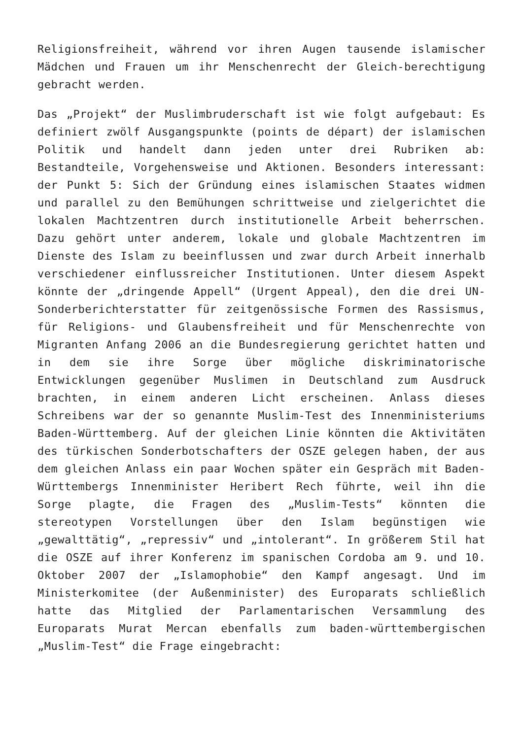Religionsfreiheit, während vor ihren Augen tausende islamischer Mädchen und Frauen um ihr Menschenrecht der Gleich-berechtigung gebracht werden.
Das „Projekt“ der Muslimbruderschaft ist wie folgt aufgebaut: Es definiert zwölf Ausgangspunkte (points de départ) der islamischen Politik und handelt dann jeden unter drei Rubriken ab: Bestandteile, Vorgehensweise und Aktionen. Besonders interessant: der Punkt 5: Sich der Gründung eines islamischen Staates widmen und parallel zu den Bemühungen schrittweise und zielgerichtet die lokalen Machtzentren durch institutionelle Arbeit beherrschen. Dazu gehört unter anderem, lokale und globale Machtzentren im Dienste des Islam zu beeinflussen und zwar durch Arbeit innerhalb verschiedener einflussreicher Institutionen. Unter diesem Aspekt könnte der „dringende Appell“ (Urgent Appeal), den die drei UN-Sonderberichterstatter für zeitgenössische Formen des Rassismus, für Religions- und Glaubensfreiheit und für Menschenrechte von Migranten Anfang 2006 an die Bundesregierung gerichtet hatten und in dem sie ihre Sorge über mögliche diskriminatorische Entwicklungen gegenüber Muslimen in Deutschland zum Ausdruck brachten, in einem anderen Licht erscheinen. Anlass dieses Schreibens war der so genannte Muslim-Test des Innenministeriums Baden-Württemberg. Auf der gleichen Linie könnten die Aktivitäten des türkischen Sonderbotschafters der OSZE gelegen haben, der aus dem gleichen Anlass ein paar Wochen später ein Gespräch mit Baden-Württembergs Innenminister Heribert Rech führte, weil ihn die Sorge plagte, die Fragen des „Muslim-Tests“ könnten die stereotypen Vorstellungen über den Islam begünstigen wie „gewalttätig“, „repressiv“ und „intolerant“. In größerem Stil hat die OSZE auf ihrer Konferenz im spanischen Cordoba am 9. und 10. Oktober 2007 der „Islamophobie“ den Kampf angesagt. Und im Ministerkomitee (der Außenminister) des Europarats schließlich hatte das Mitglied der Parlamentarischen Versammlung des Europarats Murat Mercan ebenfalls zum baden-württembergischen „Muslim-Test“ die Frage eingebracht: